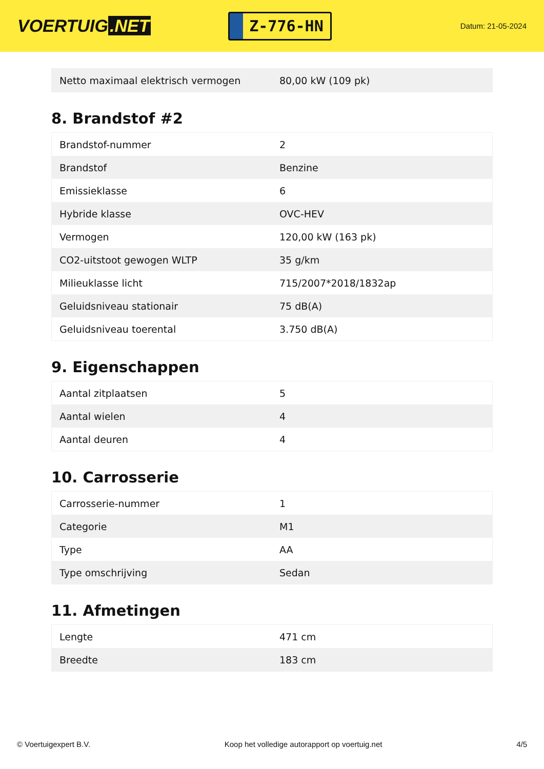VOERTUIG.NET
Z-776-HN
Datum: 21-05-2024
| Netto maximaal elektrisch vermogen | 80,00 kW (109 pk) |
8. Brandstof #2
| Brandstof-nummer | 2 |
| Brandstof | Benzine |
| Emissieklasse | 6 |
| Hybride klasse | OVC-HEV |
| Vermogen | 120,00 kW (163 pk) |
| CO2-uitstoot gewogen WLTP | 35 g/km |
| Milieuklasse licht | 715/2007*2018/1832ap |
| Geluidsniveau stationair | 75 dB(A) |
| Geluidsniveau toerental | 3.750 dB(A) |
9. Eigenschappen
| Aantal zitplaatsen | 5 |
| Aantal wielen | 4 |
| Aantal deuren | 4 |
10. Carrosserie
| Carrosserie-nummer | 1 |
| Categorie | M1 |
| Type | AA |
| Type omschrijving | Sedan |
11. Afmetingen
| Lengte | 471 cm |
| Breedte | 183 cm |
© Voertuigexpert B.V. Koop het volledige autorapport op voertuig.net 4/5